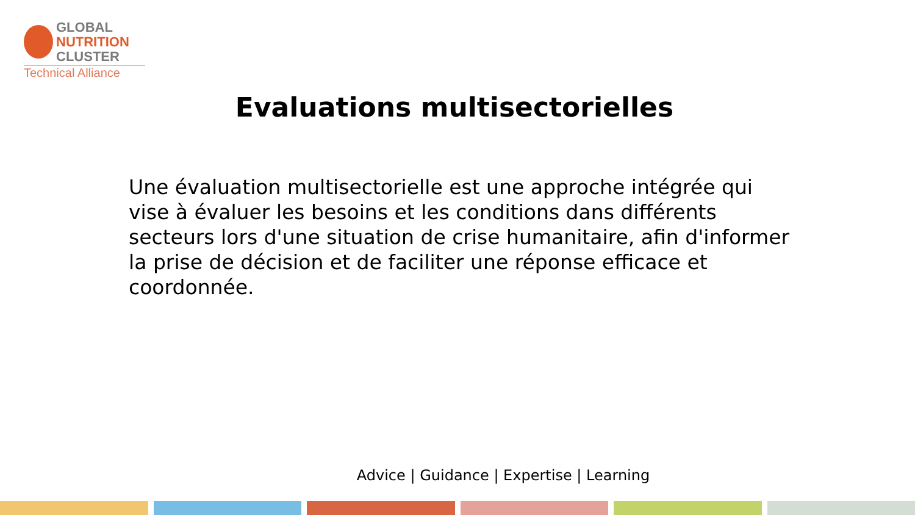GLOBAL
NUTRITION
CLUSTER
Technical Alliance
Evaluations multisectorielles
Une évaluation multisectorielle est une approche intégrée qui vise à évaluer les besoins et les conditions dans différents secteurs lors d'une situation de crise humanitaire, afin d'informer la prise de décision et de faciliter une réponse efficace et coordonnée.
Advice | Guidance | Expertise | Learning